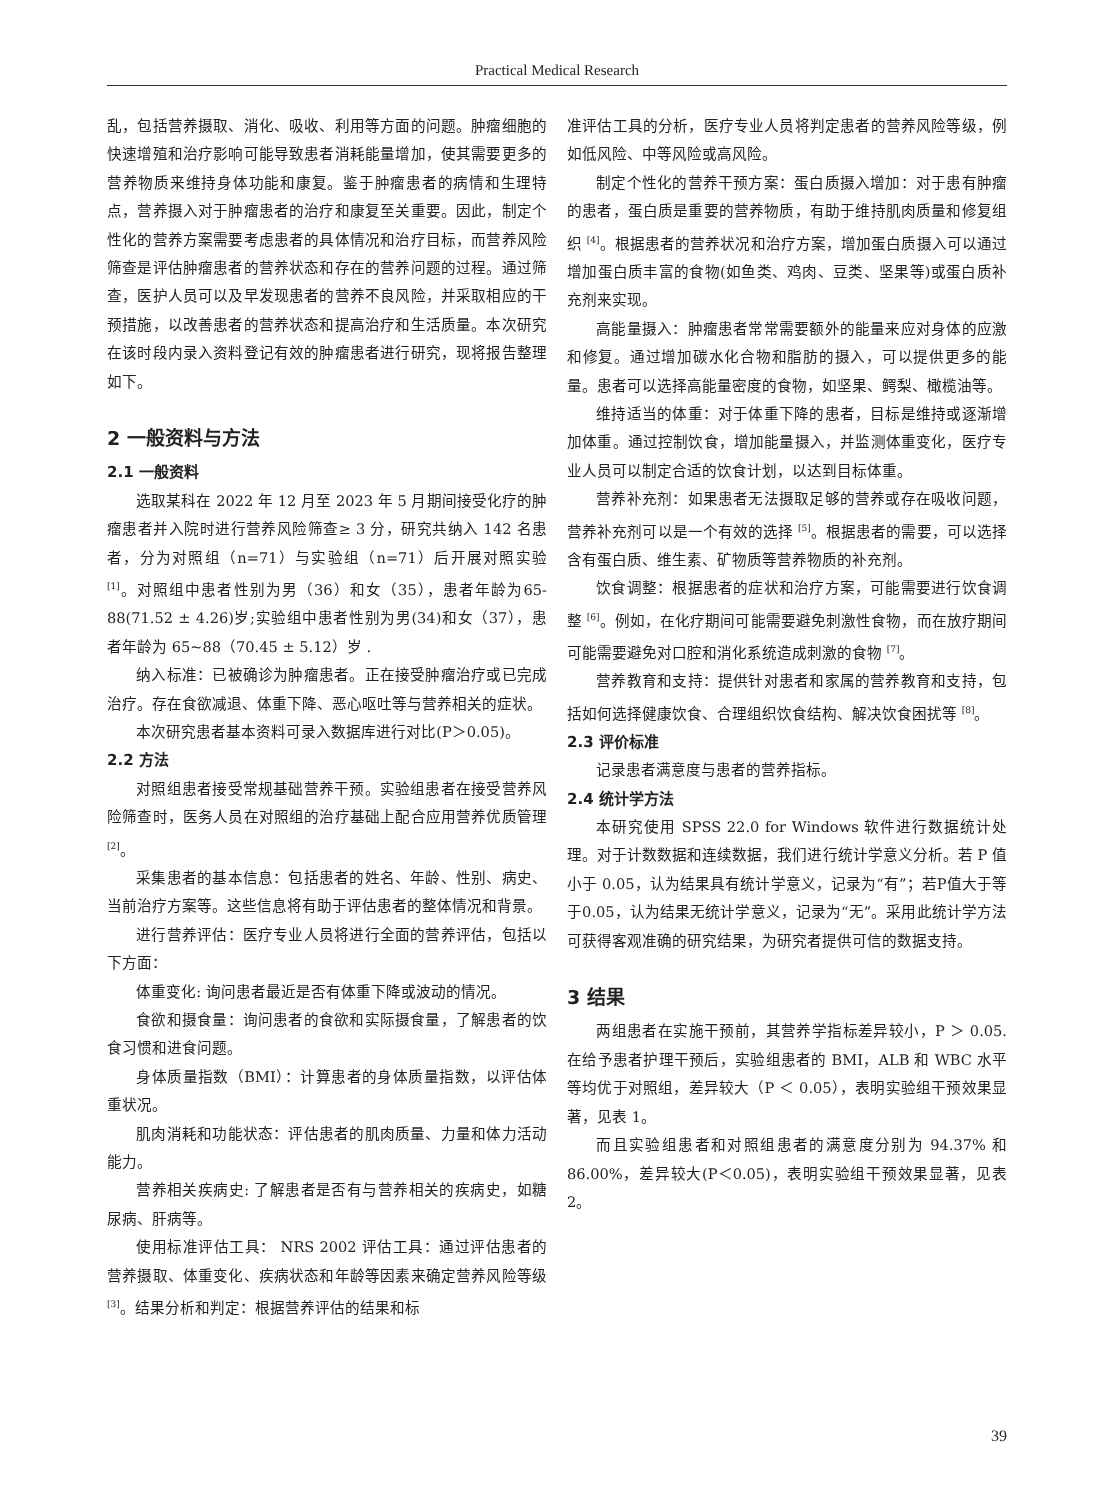Practical Medical Research
乱，包括营养摄取、消化、吸收、利用等方面的问题。肿瘤细胞的快速增殖和治疗影响可能导致患者消耗能量增加，使其需要更多的营养物质来维持身体功能和康复。鉴于肿瘤患者的病情和生理特点，营养摄入对于肿瘤患者的治疗和康复至关重要。因此，制定个性化的营养方案需要考虑患者的具体情况和治疗目标，而营养风险筛查是评估肿瘤患者的营养状态和存在的营养问题的过程。通过筛查，医护人员可以及早发现患者的营养不良风险，并采取相应的干预措施，以改善患者的营养状态和提高治疗和生活质量。本次研究在该时段内录入资料登记有效的肿瘤患者进行研究，现将报告整理如下。
2 一般资料与方法
2.1 一般资料
选取某科在 2022 年 12 月至 2023 年 5 月期间接受化疗的肿瘤患者并入院时进行营养风险筛查≥ 3 分，研究共纳入 142 名患者，分为对照组（n=71）与实验组（n=71）后开展对照实验 <sup>[1]</sup>。对照组中患者性别为男（36）和女（35），患者年龄为65-88(71.52 ± 4.26)岁;实验组中患者性别为男(34)和女（37），患者年龄为 65~88（70.45 ± 5.12）岁 .
纳入标准：已被确诊为肿瘤患者。正在接受肿瘤治疗或已完成治疗。存在食欲减退、体重下降、恶心呕吐等与营养相关的症状。
本次研究患者基本资料可录入数据库进行对比(P＞0.05)。
2.2 方法
对照组患者接受常规基础营养干预。实验组患者在接受营养风险筛查时，医务人员在对照组的治疗基础上配合应用营养优质管理 <sup>[2]</sup>。
采集患者的基本信息：包括患者的姓名、年龄、性别、病史、当前治疗方案等。这些信息将有助于评估患者的整体情况和背景。
进行营养评估：医疗专业人员将进行全面的营养评估，包括以下方面：
体重变化: 询问患者最近是否有体重下降或波动的情况。
食欲和摄食量：询问患者的食欲和实际摄食量，了解患者的饮食习惯和进食问题。
身体质量指数（BMI）：计算患者的身体质量指数，以评估体重状况。
肌肉消耗和功能状态：评估患者的肌肉质量、力量和体力活动能力。
营养相关疾病史: 了解患者是否有与营养相关的疾病史，如糖尿病、肝病等。
使用标准评估工具： NRS 2002 评估工具：通过评估患者的营养摄取、体重变化、疾病状态和年龄等因素来确定营养风险等级 <sup>[3]</sup>。结果分析和判定：根据营养评估的结果和标
准评估工具的分析，医疗专业人员将判定患者的营养风险等级，例如低风险、中等风险或高风险。
制定个性化的营养干预方案：蛋白质摄入增加：对于患有肿瘤的患者，蛋白质是重要的营养物质，有助于维持肌肉质量和修复组织 <sup>[4]</sup>。根据患者的营养状况和治疗方案，增加蛋白质摄入可以通过增加蛋白质丰富的食物(如鱼类、鸡肉、豆类、坚果等)或蛋白质补充剂来实现。
高能量摄入：肿瘤患者常常需要额外的能量来应对身体的应激和修复。通过增加碳水化合物和脂肪的摄入，可以提供更多的能量。患者可以选择高能量密度的食物，如坚果、鳄梨、橄榄油等。
维持适当的体重：对于体重下降的患者，目标是维持或逐渐增加体重。通过控制饮食，增加能量摄入，并监测体重变化，医疗专业人员可以制定合适的饮食计划，以达到目标体重。
营养补充剂：如果患者无法摄取足够的营养或存在吸收问题，营养补充剂可以是一个有效的选择 <sup>[5]</sup>。根据患者的需要，可以选择含有蛋白质、维生素、矿物质等营养物质的补充剂。
饮食调整：根据患者的症状和治疗方案，可能需要进行饮食调整 <sup>[6]</sup>。例如，在化疗期间可能需要避免刺激性食物，而在放疗期间可能需要避免对口腔和消化系统造成刺激的食物 <sup>[7]</sup>。
营养教育和支持：提供针对患者和家属的营养教育和支持，包括如何选择健康饮食、合理组织饮食结构、解决饮食困扰等 <sup>[8]</sup>。
2.3 评价标准
记录患者满意度与患者的营养指标。
2.4 统计学方法
本研究使用 SPSS 22.0 for Windows 软件进行数据统计处理。对于计数数据和连续数据，我们进行统计学意义分析。若 P 值小于 0.05，认为结果具有统计学意义，记录为“有”；若P值大于等于0.05，认为结果无统计学意义，记录为“无”。采用此统计学方法可获得客观准确的研究结果，为研究者提供可信的数据支持。
3 结果
两组患者在实施干预前，其营养学指标差异较小，P ＞ 0.05. 在给予患者护理干预后，实验组患者的 BMI，ALB 和 WBC 水平等均优于对照组，差异较大（P ＜ 0.05），表明实验组干预效果显著，见表 1。
而且实验组患者和对照组患者的满意度分别为 94.37% 和 86.00%，差异较大(P＜0.05)，表明实验组干预效果显著，见表 2。
39